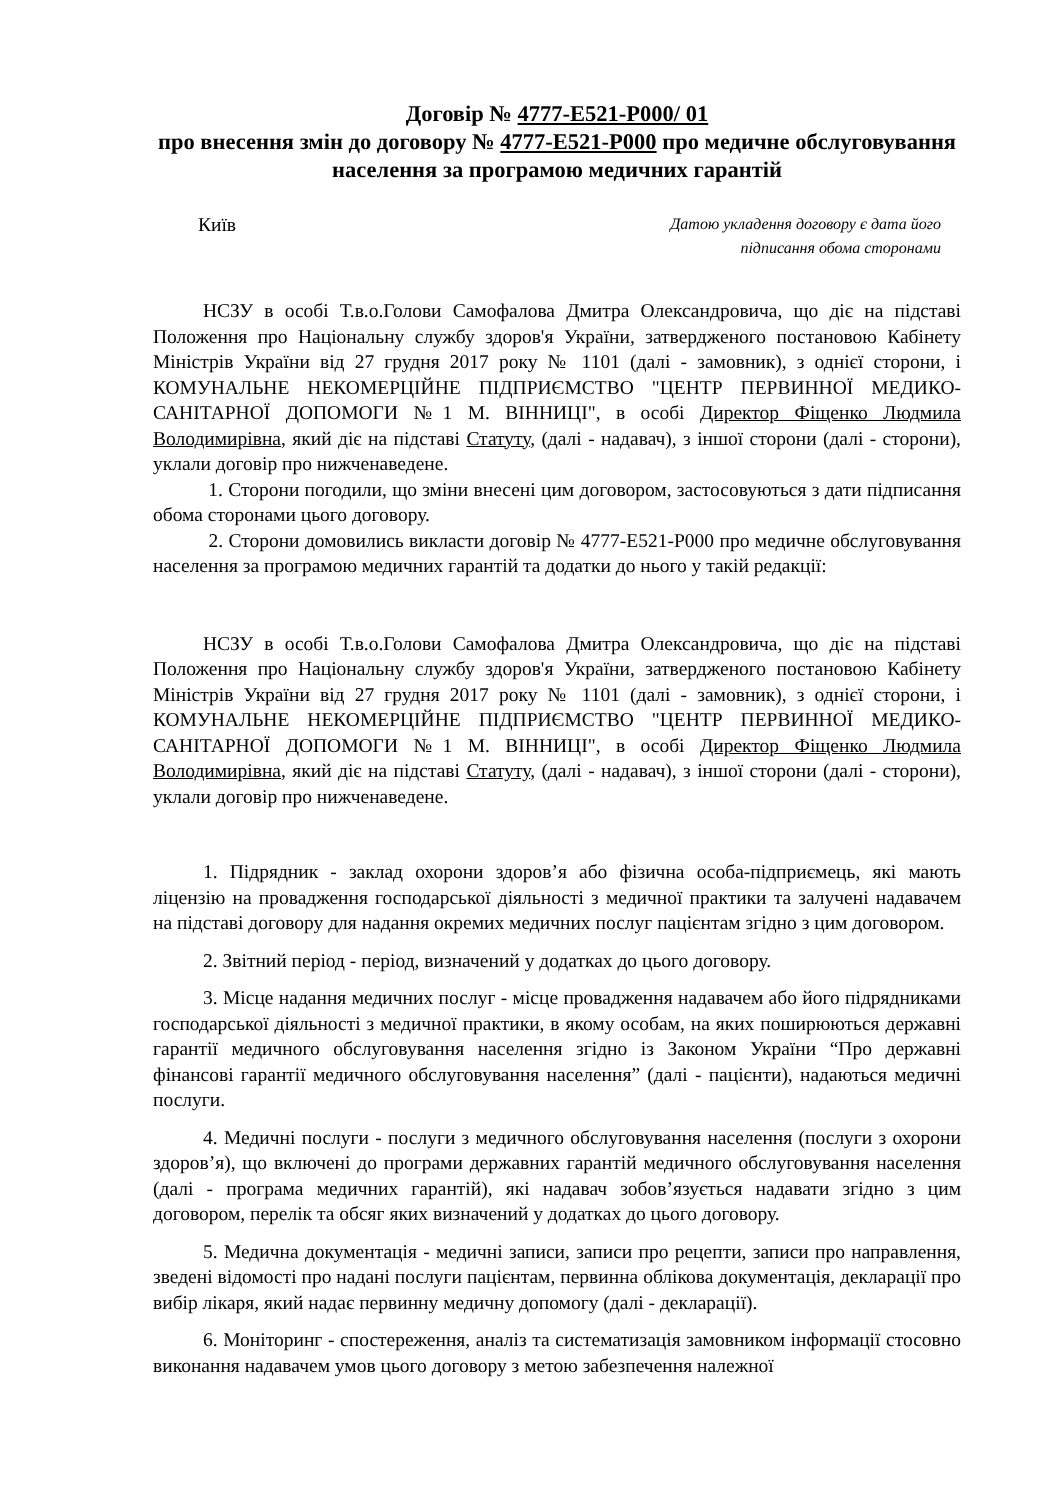Договір № 4777-Е521-Р000/ 01
про внесення змін до договору № 4777-Е521-Р000 про медичне обслуговування населення за програмою медичних гарантій
Київ
Датою укладення договору є дата його
підписання обома сторонами
НСЗУ в особі Т.в.о.Голови Самофалова Дмитра Олександровича, що діє на підставі Положення про Національну службу здоров'я України, затвердженого постановою Кабінету Міністрів України від 27 грудня 2017 року № 1101 (далі - замовник), з однієї сторони, і КОМУНАЛЬНЕ НЕКОМЕРЦІЙНЕ ПІДПРИЄМСТВО "ЦЕНТР ПЕРВИННОЇ МЕДИКО-САНІТАРНОЇ ДОПОМОГИ №1 М. ВІННИЦІ", в особі Директор Фіщенко Людмила Володимирівна, який діє на підставі Статуту, (далі - надавач), з іншої сторони (далі - сторони), уклали договір про нижченаведене.
1. Сторони погодили, що зміни внесені цим договором, застосовуються з дати підписання обома сторонами цього договору.
2. Сторони домовились викласти договір № 4777-Е521-Р000 про медичне обслуговування населення за програмою медичних гарантій та додатки до нього у такій редакції:
НСЗУ в особі Т.в.о.Голови Самофалова Дмитра Олександровича, що діє на підставі Положення про Національну службу здоров'я України, затвердженого постановою Кабінету Міністрів України від 27 грудня 2017 року № 1101 (далі - замовник), з однієї сторони, і КОМУНАЛЬНЕ НЕКОМЕРЦІЙНЕ ПІДПРИЄМСТВО "ЦЕНТР ПЕРВИННОЇ МЕДИКО-САНІТАРНОЇ ДОПОМОГИ №1 М. ВІННИЦІ", в особі Директор Фіщенко Людмила Володимирівна, який діє на підставі Статуту, (далі - надавач), з іншої сторони (далі - сторони), уклали договір про нижченаведене.
1. Підрядник - заклад охорони здоров’я або фізична особа-підприємець, які мають ліцензію на провадження господарської діяльності з медичної практики та залучені надавачем на підставі договору для надання окремих медичних послуг пацієнтам згідно з цим договором.
2. Звітний період - період, визначений у додатках до цього договору.
3. Місце надання медичних послуг - місце провадження надавачем або його підрядниками господарської діяльності з медичної практики, в якому особам, на яких поширюються державні гарантії медичного обслуговування населення згідно із Законом України “Про державні фінансові гарантії медичного обслуговування населення” (далі - пацієнти), надаються медичні послуги.
4. Медичні послуги - послуги з медичного обслуговування населення (послуги з охорони здоров’я), що включені до програми державних гарантій медичного обслуговування населення (далі - програма медичних гарантій), які надавач зобов’язується надавати згідно з цим договором, перелік та обсяг яких визначений у додатках до цього договору.
5. Медична документація - медичні записи, записи про рецепти, записи про направлення, зведені відомості про надані послуги пацієнтам, первинна облікова документація, декларації про вибір лікаря, який надає первинну медичну допомогу (далі - декларації).
6. Моніторинг - спостереження, аналіз та систематизація замовником інформації стосовно виконання надавачем умов цього договору з метою забезпечення належної